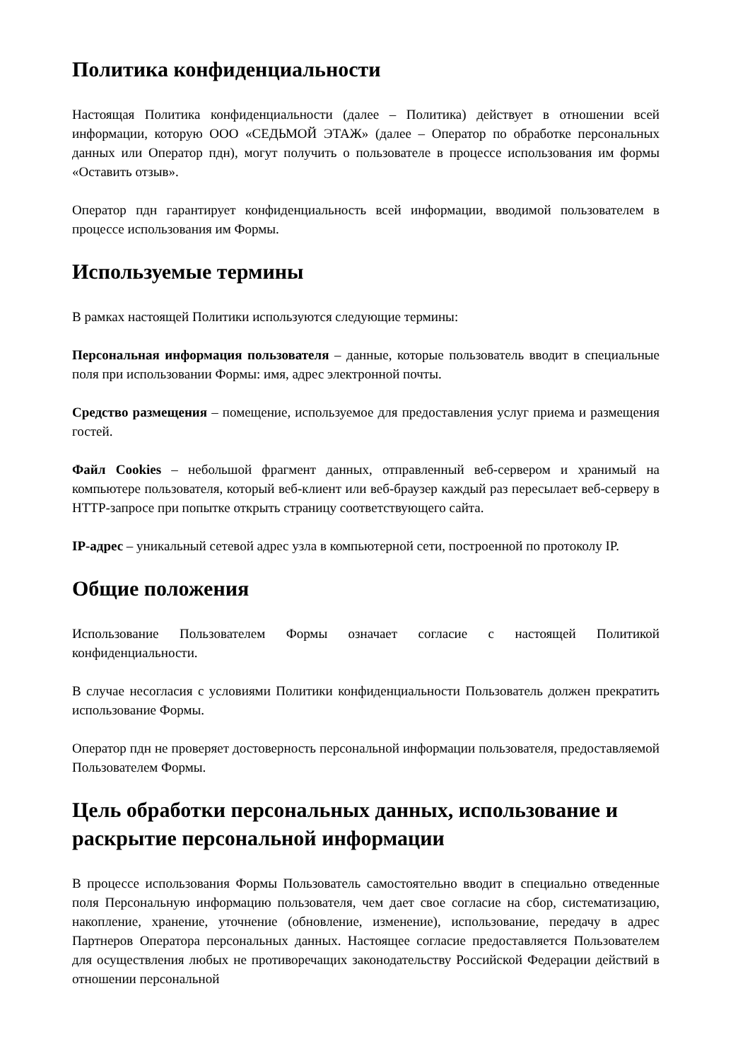Политика конфиденциальности
Настоящая Политика конфиденциальности (далее – Политика) действует в отношении всей информации, которую ООО «СЕДЬМОЙ ЭТАЖ» (далее – Оператор по обработке персональных данных или Оператор пдн), могут получить о пользователе в процессе использования им формы «Оставить отзыв».
Оператор пдн гарантирует конфиденциальность всей информации, вводимой пользователем в процессе использования им Формы.
Используемые термины
В рамках настоящей Политики используются следующие термины:
Персональная информация пользователя – данные, которые пользователь вводит в специальные поля при использовании Формы: имя, адрес электронной почты.
Средство размещения – помещение, используемое для предоставления услуг приема и размещения гостей.
Файл Cookies – небольшой фрагмент данных, отправленный веб-сервером и хранимый на компьютере пользователя, который веб-клиент или веб-браузер каждый раз пересылает веб-серверу в HTTP-запросе при попытке открыть страницу соответствующего сайта.
IP-адрес – уникальный сетевой адрес узла в компьютерной сети, построенной по протоколу IP.
Общие положения
Использование Пользователем Формы означает согласие с настоящей Политикой конфиденциальности.
В случае несогласия с условиями Политики конфиденциальности Пользователь должен прекратить использование Формы.
Оператор пдн не проверяет достоверность персональной информации пользователя, предоставляемой Пользователем Формы.
Цель обработки персональных данных, использование и раскрытие персональной информации
В процессе использования Формы Пользователь самостоятельно вводит в специально отведенные поля Персональную информацию пользователя, чем дает свое согласие на сбор, систематизацию, накопление, хранение, уточнение (обновление, изменение), использование, передачу в адрес Партнеров Оператора персональных данных. Настоящее согласие предоставляется Пользователем для осуществления любых не противоречащих законодательству Российской Федерации действий в отношении персональной